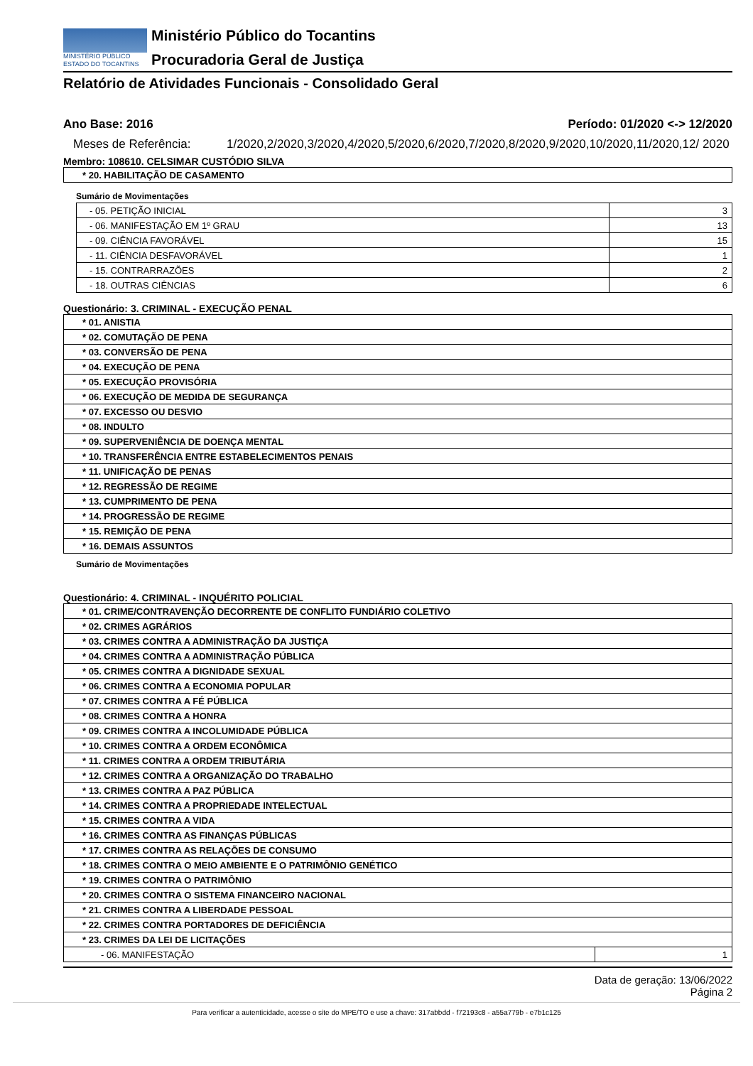MINISTÉRIO PÚBLICO
ESTADO DO TOCANTINS
Ministério Público do Tocantins
Procuradoria Geral de Justiça
Relatório de Atividades Funcionais - Consolidado Geral
Ano Base: 2016 Período: 01/2020 <-> 12/2020
Meses de Referência: 1/2020,2/2020,3/2020,4/2020,5/2020,6/2020,7/2020,8/2020,9/2020,10/2020,11/2020,12/ 2020
Membro: 108610. CELSIMAR CUSTÓDIO SILVA
| * 20. HABILITAÇÃO DE CASAMENTO |
Sumário de Movimentações
| - 05. PETIÇÃO INICIAL | 3 |
| - 06. MANIFESTAÇÃO EM 1º GRAU | 13 |
| - 09. CIÊNCIA FAVORÁVEL | 15 |
| - 11. CIÊNCIA DESFAVORÁVEL | 1 |
| - 15. CONTRARRAZÕES | 2 |
| - 18. OUTRAS CIÊNCIAS | 6 |
Questionário: 3. CRIMINAL - EXECUÇÃO PENAL
| * 01. ANISTIA |
| * 02. COMUTAÇÃO DE PENA |
| * 03. CONVERSÃO DE PENA |
| * 04. EXECUÇÃO DE PENA |
| * 05. EXECUÇÃO PROVISÓRIA |
| * 06. EXECUÇÃO DE MEDIDA DE SEGURANÇA |
| * 07. EXCESSO OU DESVIO |
| * 08. INDULTO |
| * 09. SUPERVENIÊNCIA DE DOENÇA MENTAL |
| * 10. TRANSFERÊNCIA ENTRE ESTABELECIMENTOS PENAIS |
| * 11. UNIFICAÇÃO DE PENAS |
| * 12. REGRESSÃO DE REGIME |
| * 13. CUMPRIMENTO DE PENA |
| * 14. PROGRESSÃO DE REGIME |
| * 15. REMIÇÃO DE PENA |
| * 16. DEMAIS ASSUNTOS |
Sumário de Movimentações
Questionário: 4. CRIMINAL - INQUÉRITO POLICIAL
| * 01. CRIME/CONTRAVENÇÃO DECORRENTE DE CONFLITO FUNDIÁRIO COLETIVO | |
| * 02. CRIMES AGRÁRIOS | |
| * 03. CRIMES CONTRA A ADMINISTRAÇÃO DA JUSTIÇA | |
| * 04. CRIMES CONTRA A ADMINISTRAÇÃO PÚBLICA | |
| * 05. CRIMES CONTRA A DIGNIDADE SEXUAL | |
| * 06. CRIMES CONTRA A ECONOMIA POPULAR | |
| * 07. CRIMES CONTRA A FÉ PÚBLICA | |
| * 08. CRIMES CONTRA A HONRA | |
| * 09. CRIMES CONTRA A INCOLUMIDADE PÚBLICA | |
| * 10. CRIMES CONTRA A ORDEM ECONÔMICA | |
| * 11. CRIMES CONTRA A ORDEM TRIBUTÁRIA | |
| * 12. CRIMES CONTRA A ORGANIZAÇÃO DO TRABALHO | |
| * 13. CRIMES CONTRA A PAZ PÚBLICA | |
| * 14. CRIMES CONTRA A PROPRIEDADE INTELECTUAL | |
| * 15. CRIMES CONTRA A VIDA | |
| * 16. CRIMES CONTRA AS FINANÇAS PÚBLICAS | |
| * 17. CRIMES CONTRA AS RELAÇÕES DE CONSUMO | |
| * 18. CRIMES CONTRA O MEIO AMBIENTE E O PATRIMÔNIO GENÉTICO | |
| * 19. CRIMES CONTRA O PATRIMÔNIO | |
| * 20. CRIMES CONTRA O SISTEMA FINANCEIRO NACIONAL | |
| * 21. CRIMES CONTRA A LIBERDADE PESSOAL | |
| * 22. CRIMES CONTRA PORTADORES DE DEFICIÊNCIA | |
| * 23. CRIMES DA LEI DE LICITAÇÕES | |
| - 06. MANIFESTAÇÃO | 1 |
Data de geração: 13/06/2022
Página 2
Para verificar a autenticidade, acesse o site do MPE/TO e use a chave: 317abbdd - f72193c8 - a55a779b - e7b1c125